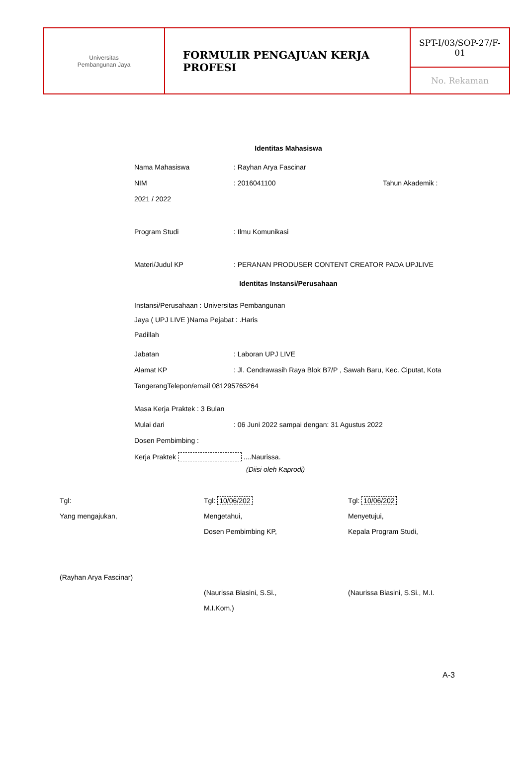| Universitas Pembangunan Jaya | FORMULIR PENGAJUAN KERJA PROFESI | SPT-I/03/SOP-27/F- 01 |
| | | No. Rekaman |
Identitas Mahasiswa
Nama Mahasiswa: Rayhan Arya Fascinar
NIM: 2016041100 Tahun Akademik :
2021 / 2022
Program Studi: Ilmu Komunikasi
Materi/Judul KP: PERANAN PRODUSER CONTENT CREATOR PADA UPJLIVE
Identitas Instansi/Perusahaan
Instansi/Perusahaan : Universitas Pembangunan
Jaya ( UPJ LIVE )Nama Pejabat : .Haris
Padillah
Jabatan: Laboran UPJ LIVE
Alamat KP: Jl. Cendrawasih Raya Blok B7/P , Sawah Baru, Kec. Ciputat, Kota
TangerangTelepon/email 081295765264
Masa Kerja Praktek : 3 Bulan
Mulai dari: 06 Juni 2022 sampai dengan: 31 Agustus 2022
Dosen Pembimbing :
Kerja Praktek ....Naurissa.
(Diisi oleh Kaprodi)
Tgl:
Yang mengajukan,
(Rayhan Arya Fascinar)
Tgl: 10/06/202
Mengetahui,
Dosen Pembimbing KP,
(Naurissa Biasini, S.Si.,
M.I.Kom.)
Tgl: 10/06/202
Menyetujui,
Kepala Program Studi,
(Naurissa Biasini, S.Si., M.I.
A-3